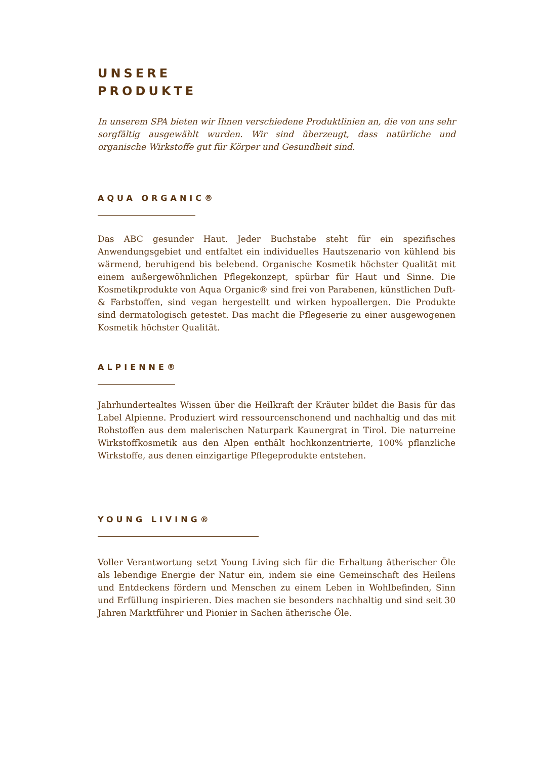UNSERE
PRODUKTE
In unserem SPA bieten wir Ihnen verschiedene Produktlinien an, die von uns sehr sorgfältig ausgewählt wurden. Wir sind überzeugt, dass natürliche und organische Wirkstoffe gut für Körper und Gesundheit sind.
AQUA ORGANIC®
Das ABC gesunder Haut. Jeder Buchstabe steht für ein spezifisches Anwendungsgebiet und entfaltet ein individuelles Hautszenario von kühlend bis wärmend, beruhigend bis belebend. Organische Kosmetik höchster Qualität mit einem außergewöhnlichen Pflegekonzept, spürbar für Haut und Sinne. Die Kosmetikprodukte von Aqua Organic® sind frei von Parabenen, künstlichen Duft- & Farbstoffen, sind vegan hergestellt und wirken hypoallergen. Die Produkte sind dermatologisch getestet. Das macht die Pflegeserie zu einer ausgewogenen Kosmetik höchster Qualität.
ALPIENNE®
Jahrhundertealtes Wissen über die Heilkraft der Kräuter bildet die Basis für das Label Alpienne. Produziert wird ressourcenschonend und nachhaltig und das mit Rohstoffen aus dem malerischen Naturpark Kaunergrat in Tirol. Die naturreine Wirkstoffkosmetik aus den Alpen enthält hochkonzentrierte, 100% pflanzliche Wirkstoffe, aus denen einzigartige Pflegeprodukte entstehen.
YOUNG LIVING®
Voller Verantwortung setzt Young Living sich für die Erhaltung ätherischer Öle als lebendige Energie der Natur ein, indem sie eine Gemeinschaft des Heilens und Entdeckens fördern und Menschen zu einem Leben in Wohlbefinden, Sinn und Erfüllung inspirieren. Dies machen sie besonders nachhaltig und sind seit 30 Jahren Marktführer und Pionier in Sachen ätherische Öle.